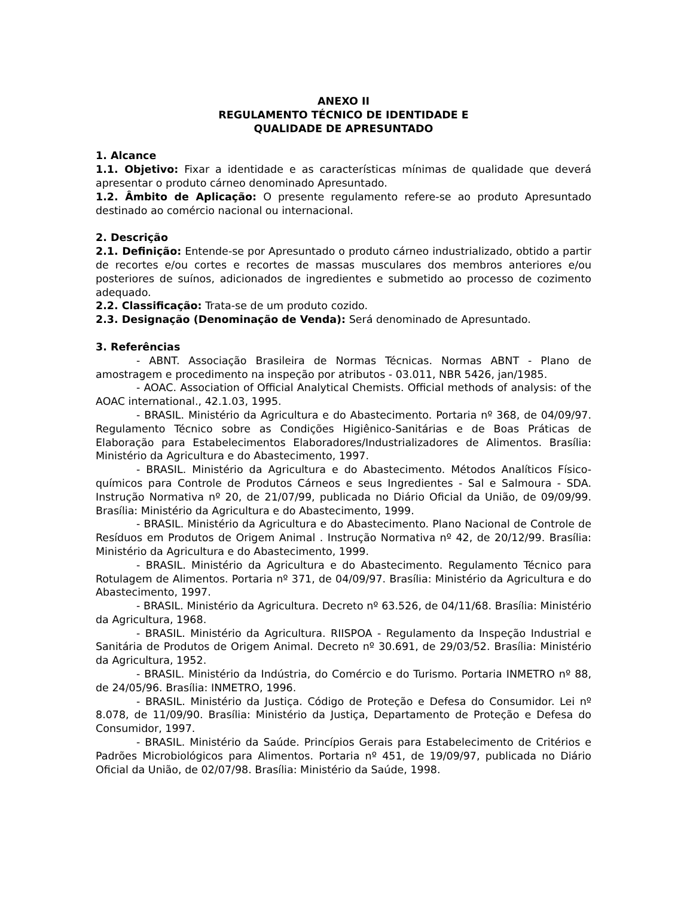ANEXO II
REGULAMENTO TÉCNICO DE IDENTIDADE E
QUALIDADE DE APRESUNTADO
1. Alcance
1.1. Objetivo: Fixar a identidade e as características mínimas de qualidade que deverá apresentar o produto cárneo denominado Apresuntado.
1.2. Âmbito de Aplicação: O presente regulamento refere-se ao produto Apresuntado destinado ao comércio nacional ou internacional.
2. Descrição
2.1. Definição: Entende-se por Apresuntado o produto cárneo industrializado, obtido a partir de recortes e/ou cortes e recortes de massas musculares dos membros anteriores e/ou posteriores de suínos, adicionados de ingredientes e submetido ao processo de cozimento adequado.
2.2. Classificação: Trata-se de um produto cozido.
2.3. Designação (Denominação de Venda): Será denominado de Apresuntado.
3. Referências
- ABNT. Associação Brasileira de Normas Técnicas. Normas ABNT - Plano de amostragem e procedimento na inspeção por atributos - 03.011, NBR 5426, jan/1985.
- AOAC. Association of Official Analytical Chemists. Official methods of analysis: of the AOAC international., 42.1.03, 1995.
- BRASIL. Ministério da Agricultura e do Abastecimento. Portaria nº 368, de 04/09/97. Regulamento Técnico sobre as Condições Higiênico-Sanitárias e de Boas Práticas de Elaboração para Estabelecimentos Elaboradores/Industrializadores de Alimentos. Brasília: Ministério da Agricultura e do Abastecimento, 1997.
- BRASIL. Ministério da Agricultura e do Abastecimento. Métodos Analíticos Físico-químicos para Controle de Produtos Cárneos e seus Ingredientes - Sal e Salmoura - SDA. Instrução Normativa nº 20, de 21/07/99, publicada no Diário Oficial da União, de 09/09/99. Brasília: Ministério da Agricultura e do Abastecimento, 1999.
- BRASIL. Ministério da Agricultura e do Abastecimento. Plano Nacional de Controle de Resíduos em Produtos de Origem Animal . Instrução Normativa nº 42, de 20/12/99. Brasília: Ministério da Agricultura e do Abastecimento, 1999.
- BRASIL. Ministério da Agricultura e do Abastecimento. Regulamento Técnico para Rotulagem de Alimentos. Portaria nº 371, de 04/09/97. Brasília: Ministério da Agricultura e do Abastecimento, 1997.
- BRASIL. Ministério da Agricultura. Decreto nº 63.526, de 04/11/68. Brasília: Ministério da Agricultura, 1968.
- BRASIL. Ministério da Agricultura. RIISPOA - Regulamento da Inspeção Industrial e Sanitária de Produtos de Origem Animal. Decreto nº 30.691, de 29/03/52. Brasília: Ministério da Agricultura, 1952.
- BRASIL. Ministério da Indústria, do Comércio e do Turismo. Portaria INMETRO nº 88, de 24/05/96. Brasília: INMETRO, 1996.
- BRASIL. Ministério da Justiça. Código de Proteção e Defesa do Consumidor. Lei nº 8.078, de 11/09/90. Brasília: Ministério da Justiça, Departamento de Proteção e Defesa do Consumidor, 1997.
- BRASIL. Ministério da Saúde. Princípios Gerais para Estabelecimento de Critérios e Padrões Microbiológicos para Alimentos. Portaria nº 451, de 19/09/97, publicada no Diário Oficial da União, de 02/07/98. Brasília: Ministério da Saúde, 1998.